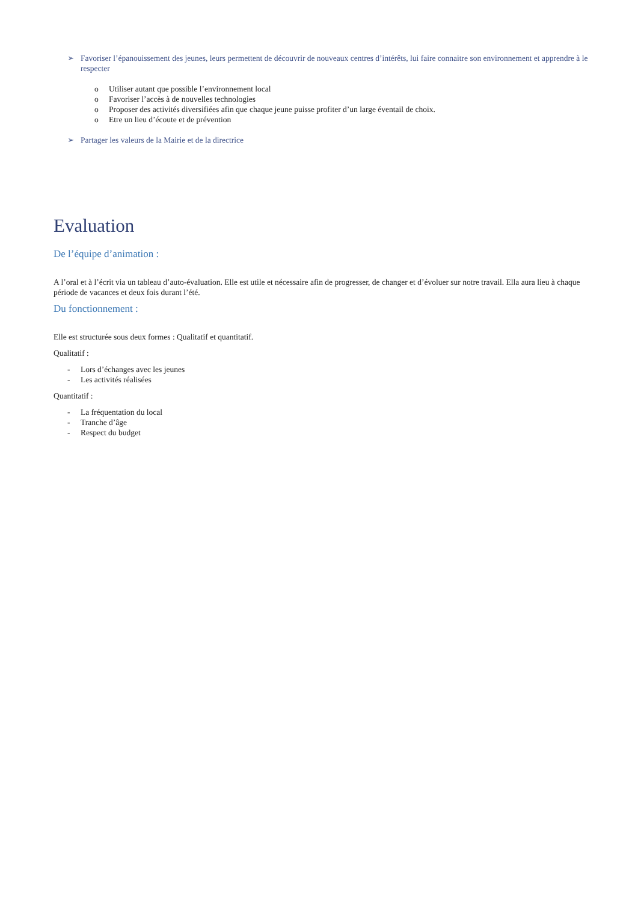➢ Favoriser l’épanouissement des jeunes, leurs permettent de découvrir de nouveaux centres d’intérêts, lui faire connaitre son environnement et apprendre à le respecter
o Utiliser autant que possible l’environnement local
o Favoriser l’accès à de nouvelles technologies
o Proposer des activités diversifiées afin que chaque jeune puisse profiter d’un large éventail de choix.
o Etre un lieu d’écoute et de prévention
➢ Partager les valeurs de la Mairie et de la directrice
Evaluation
De l’équipe d’animation :
A l’oral et à l’écrit via un tableau d’auto-évaluation. Elle est utile et nécessaire afin de progresser, de changer et d’évoluer sur notre travail. Ella aura lieu à chaque période de vacances et deux fois durant l’été.
Du fonctionnement :
Elle est structurée sous deux formes : Qualitatif et quantitatif.
Qualitatif :
- Lors d’échanges avec les jeunes
- Les activités réalisées
Quantitatif :
- La fréquentation du local
- Tranche d’âge
- Respect du budget